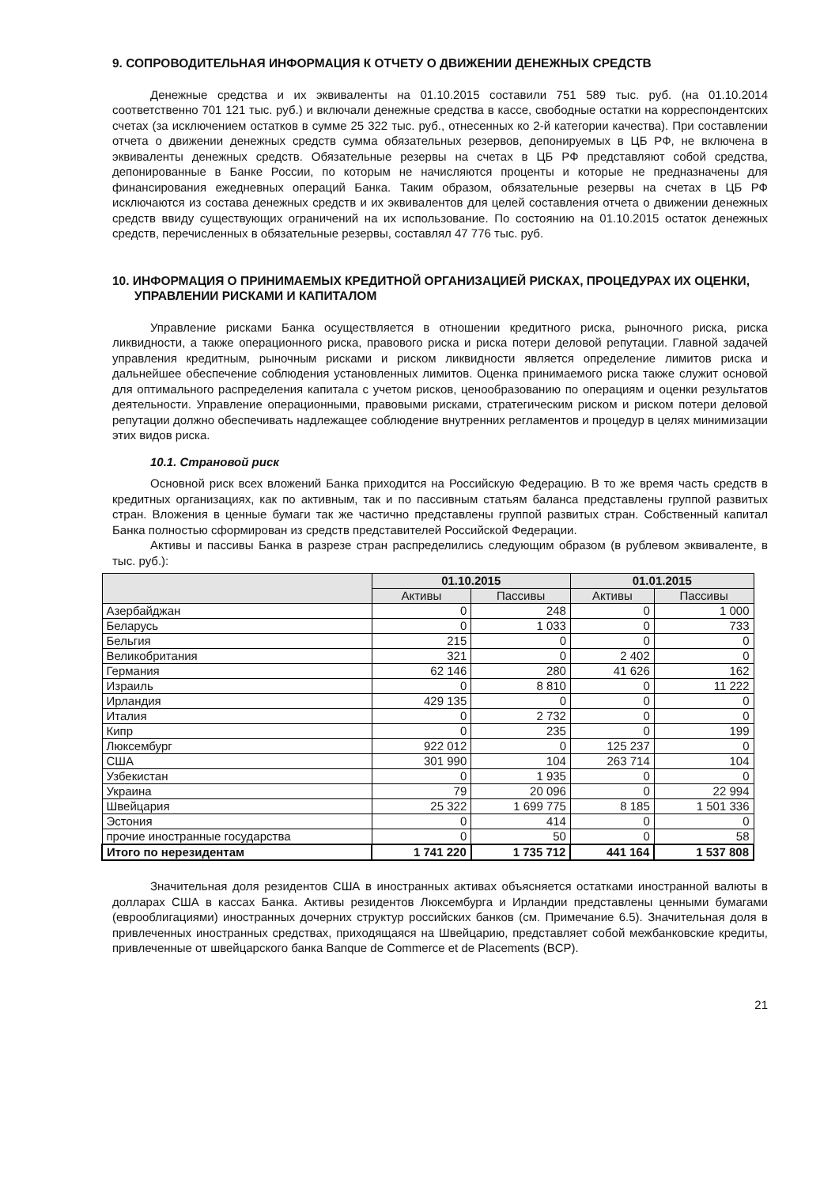9. СОПРОВОДИТЕЛЬНАЯ ИНФОРМАЦИЯ К ОТЧЕТУ О ДВИЖЕНИИ ДЕНЕЖНЫХ СРЕДСТВ
Денежные средства и их эквиваленты на 01.10.2015 составили 751 589 тыс. руб. (на 01.10.2014 соответственно 701 121 тыс. руб.) и включали денежные средства в кассе, свободные остатки на корреспондентских счетах (за исключением остатков в сумме 25 322 тыс. руб., отнесенных ко 2-й категории качества). При составлении отчета о движении денежных средств сумма обязательных резервов, депонируемых в ЦБ РФ, не включена в эквиваленты денежных средств. Обязательные резервы на счетах в ЦБ РФ представляют собой средства, депонированные в Банке России, по которым не начисляются проценты и которые не предназначены для финансирования ежедневных операций Банка. Таким образом, обязательные резервы на счетах в ЦБ РФ исключаются из состава денежных средств и их эквивалентов для целей составления отчета о движении денежных средств ввиду существующих ограничений на их использование. По состоянию на 01.10.2015 остаток денежных средств, перечисленных в обязательные резервы, составлял 47 776 тыс. руб.
10. ИНФОРМАЦИЯ О ПРИНИМАЕМЫХ КРЕДИТНОЙ ОРГАНИЗАЦИЕЙ РИСКАХ, ПРОЦЕДУРАХ ИХ ОЦЕНКИ, УПРАВЛЕНИИ РИСКАМИ И КАПИТАЛОМ
Управление рисками Банка осуществляется в отношении кредитного риска, рыночного риска, риска ликвидности, а также операционного риска, правового риска и риска потери деловой репутации. Главной задачей управления кредитным, рыночным рисками и риском ликвидности является определение лимитов риска и дальнейшее обеспечение соблюдения установленных лимитов. Оценка принимаемого риска также служит основой для оптимального распределения капитала с учетом рисков, ценообразованию по операциям и оценки результатов деятельности. Управление операционными, правовыми рисками, стратегическим риском и риском потери деловой репутации должно обеспечивать надлежащее соблюдение внутренних регламентов и процедур в целях минимизации этих видов риска.
10.1. Страновой риск
Основной риск всех вложений Банка приходится на Российскую Федерацию. В то же время часть средств в кредитных организациях, как по активным, так и по пассивным статьям баланса представлены группой развитых стран. Вложения в ценные бумаги так же частично представлены группой развитых стран. Собственный капитал Банка полностью сформирован из средств представителей Российской Федерации.
Активы и пассивы Банка в разрезе стран распределились следующим образом (в рублевом эквиваленте, в тыс. руб.):
| | 01.10.2015 | | 01.01.2015 | |
| --- | --- | --- | --- | --- |
| | Активы | Пассивы | Активы | Пассивы |
| Азербайджан | 0 | 248 | 0 | 1 000 |
| Беларусь | 0 | 1 033 | 0 | 733 |
| Бельгия | 215 | 0 | 0 | 0 |
| Великобритания | 321 | 0 | 2 402 | 0 |
| Германия | 62 146 | 280 | 41 626 | 162 |
| Израиль | 0 | 8 810 | 0 | 11 222 |
| Ирландия | 429 135 | 0 | 0 | 0 |
| Италия | 0 | 2 732 | 0 | 0 |
| Кипр | 0 | 235 | 0 | 199 |
| Люксембург | 922 012 | 0 | 125 237 | 0 |
| США | 301 990 | 104 | 263 714 | 104 |
| Узбекистан | 0 | 1 935 | 0 | 0 |
| Украина | 79 | 20 096 | 0 | 22 994 |
| Швейцария | 25 322 | 1 699 775 | 8 185 | 1 501 336 |
| Эстония | 0 | 414 | 0 | 0 |
| прочие иностранные государства | 0 | 50 | 0 | 58 |
| Итого по нерезидентам | 1 741 220 | 1 735 712 | 441 164 | 1 537 808 |
Значительная доля резидентов США в иностранных активах объясняется остатками иностранной валюты в долларах США в кассах Банка. Активы резидентов Люксембурга и Ирландии представлены ценными бумагами (еврооблигациями) иностранных дочерних структур российских банков (см. Примечание 6.5). Значительная доля в привлеченных иностранных средствах, приходящаяся на Швейцарию, представляет собой межбанковские кредиты, привлеченные от швейцарского банка Banque de Commerce et de Placements (BCP).
21